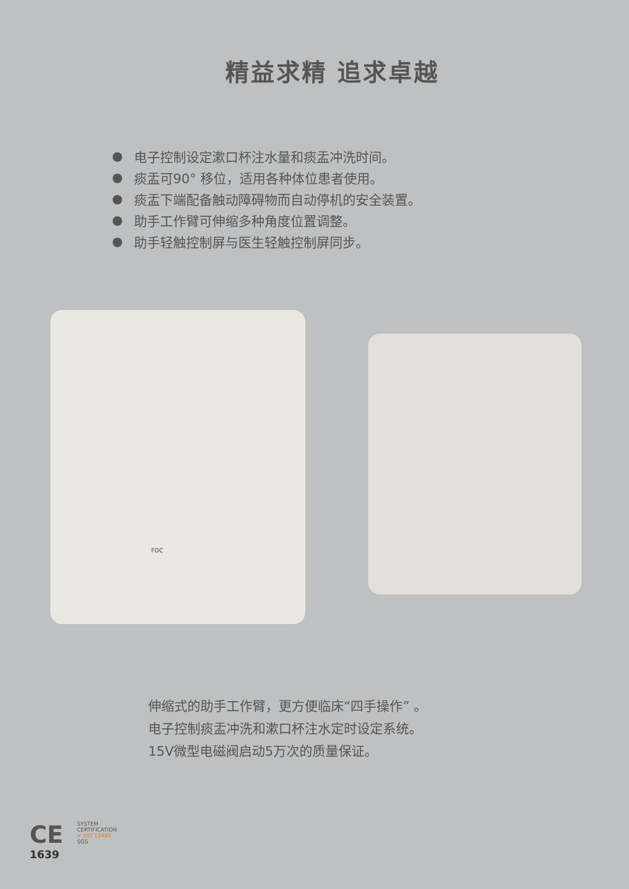精益求精 追求卓越
电子控制设定漱口杯注水量和痰盂冲洗时间。
痰盂可90° 移位，适用各种体位患者使用。
痰盂下端配备触动障碍物而自动停机的安全装置。
助手工作臂可伸缩多种角度位置调整。
助手轻触控制屏与医生轻触控制屏同步。
FDC
伸缩式的助手工作臂，更方便临床“四手操作” 。
电子控制痰盂冲洗和漱口杯注水定时设定系统。
15V微型电磁阀启动5万次的质量保证。
CE
1639
SYSTEM CERTIFICATION
✔ ISO 13485
SGS